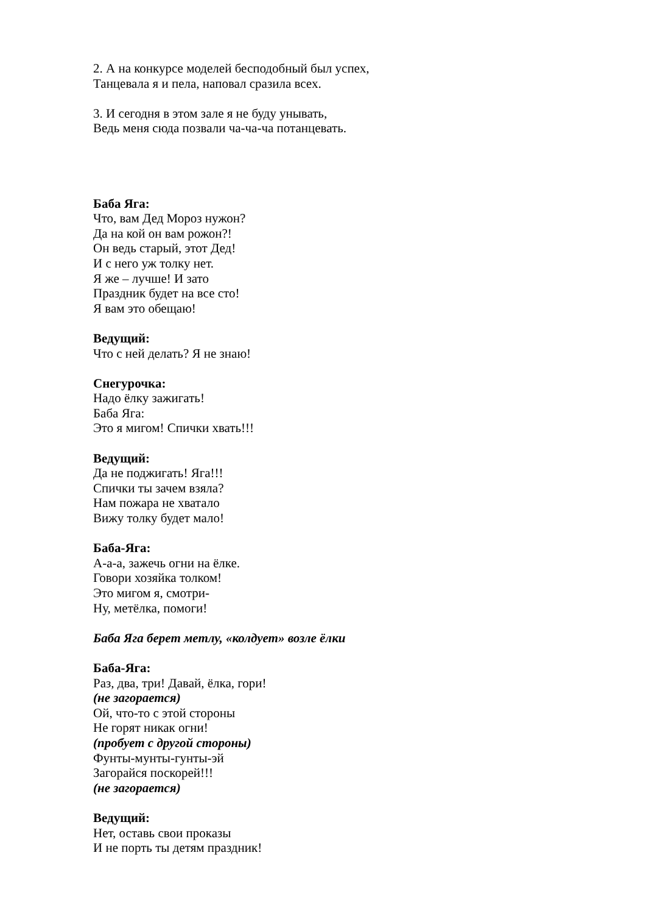2. А на конкурсе моделей бесподобный был успех,
Танцевала я и пела, наповал сразила всех.
3. И сегодня в этом зале я не буду унывать,
Ведь меня сюда позвали ча-ча-ча потанцевать.
Баба Яга:
Что, вам Дед Мороз нужон?
Да на кой он вам рожон?!
Он ведь старый, этот Дед!
И с него уж толку нет.
Я же – лучше! И зато
Праздник будет на все сто!
Я вам это обещаю!
Ведущий:
Что с ней делать? Я не знаю!
Снегурочка:
Надо ёлку зажигать!
Баба Яга:
Это я мигом! Спички хвать!!!
Ведущий:
Да не поджигать! Яга!!!
Спички ты зачем взяла?
Нам пожара не хватало
Вижу толку будет мало!
Баба-Яга:
А-а-а, зажечь огни на ёлке.
Говори хозяйка толком!
Это мигом я, смотри-
Ну, метёлка, помоги!
Баба Яга берет метлу, «колдует» возле ёлки
Баба-Яга:
Раз, два, три! Давай, ёлка, гори!
(не загорается)
Ой, что-то с этой стороны
Не горят никак огни!
(пробует с другой стороны)
Фунты-мунты-гунты-эй
Загорайся поскорей!!!
(не загорается)
Ведущий:
Нет, оставь свои проказы
И не порть ты детям праздник!